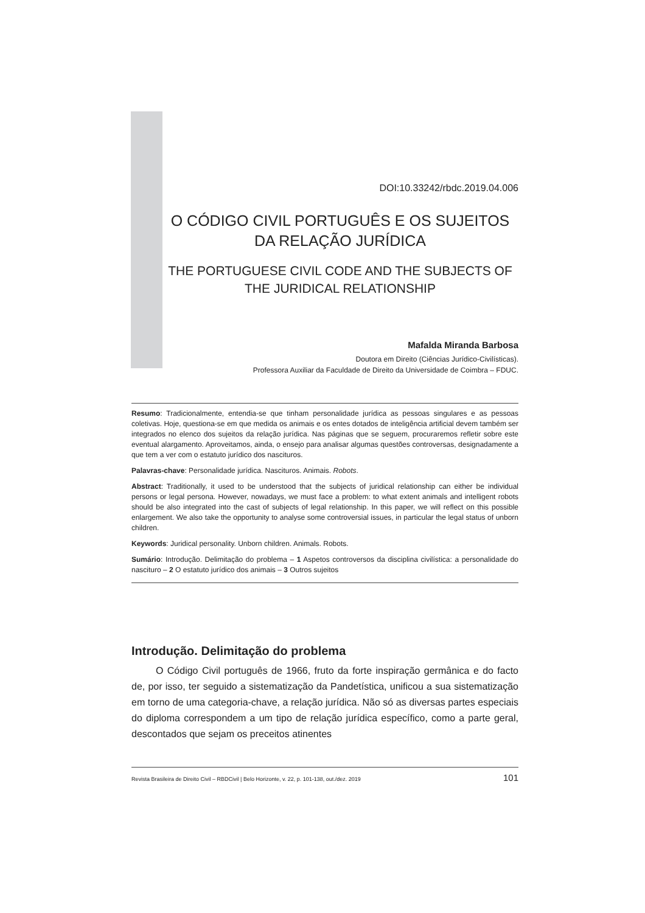DOI:10.33242/rbdc.2019.04.006
O CÓDIGO CIVIL PORTUGUÊS E OS SUJEITOS DA RELAÇÃO JURÍDICA
THE PORTUGUESE CIVIL CODE AND THE SUBJECTS OF THE JURIDICAL RELATIONSHIP
Mafalda Miranda Barbosa
Doutora em Direito (Ciências Jurídico-Civilísticas).
Professora Auxiliar da Faculdade de Direito da Universidade de Coimbra – FDUC.
Resumo: Tradicionalmente, entendia-se que tinham personalidade jurídica as pessoas singulares e as pessoas coletivas. Hoje, questiona-se em que medida os animais e os entes dotados de inteligência artificial devem também ser integrados no elenco dos sujeitos da relação jurídica. Nas páginas que se seguem, procuraremos refletir sobre este eventual alargamento. Aproveitamos, ainda, o ensejo para analisar algumas questões controversas, designadamente a que tem a ver com o estatuto jurídico dos nascituros.
Palavras-chave: Personalidade jurídica. Nascituros. Animais. Robots.
Abstract: Traditionally, it used to be understood that the subjects of juridical relationship can either be individual persons or legal persona. However, nowadays, we must face a problem: to what extent animals and intelligent robots should be also integrated into the cast of subjects of legal relationship. In this paper, we will reflect on this possible enlargement. We also take the opportunity to analyse some controversial issues, in particular the legal status of unborn children.
Keywords: Juridical personality. Unborn children. Animals. Robots.
Sumário: Introdução. Delimitação do problema – 1 Aspetos controversos da disciplina civilística: a personalidade do nascituro – 2 O estatuto jurídico dos animais – 3 Outros sujeitos
Introdução. Delimitação do problema
O Código Civil português de 1966, fruto da forte inspiração germânica e do facto de, por isso, ter seguido a sistematização da Pandetística, unificou a sua sistematização em torno de uma categoria-chave, a relação jurídica. Não só as diversas partes especiais do diploma correspondem a um tipo de relação jurídica específico, como a parte geral, descontados que sejam os preceitos atinentes
Revista Brasileira de Direito Civil – RBDCivil | Belo Horizonte, v. 22, p. 101-138, out./dez. 2019 101